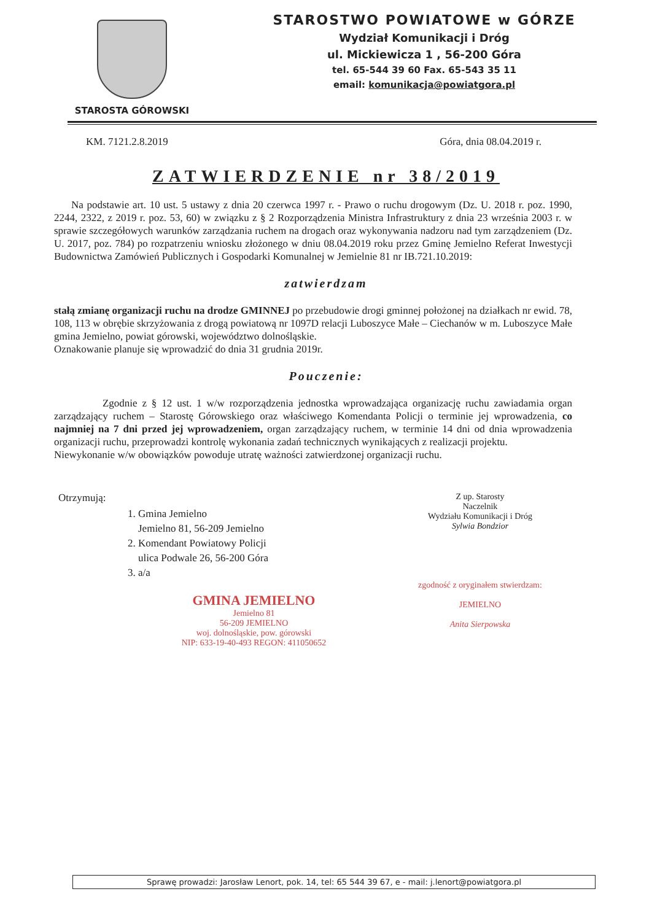STAROSTA GÓROWSKI
STAROSTWO POWIATOWE w GÓRZE
Wydział Komunikacji i Dróg
ul. Mickiewicza 1 , 56-200 Góra
tel. 65-544 39 60 Fax. 65-543 35 11
email: komunikacja@powiatgora.pl
KM. 7121.2.8.2019 Góra, dnia 08.04.2019 r.
ZATWIERDZENIE nr 38/2019
Na podstawie art. 10 ust. 5 ustawy z dnia 20 czerwca 1997 r. - Prawo o ruchu drogowym (Dz. U. 2018 r. poz. 1990, 2244, 2322, z 2019 r. poz. 53, 60) w związku z § 2 Rozporządzenia Ministra Infrastruktury z dnia 23 września 2003 r. w sprawie szczegółowych warunków zarządzania ruchem na drogach oraz wykonywania nadzoru nad tym zarządzeniem (Dz. U. 2017, poz. 784) po rozpatrzeniu wniosku złożonego w dniu 08.04.2019 roku przez Gminę Jemielno Referat Inwestycji Budownictwa Zamówień Publicznych i Gospodarki Komunalnej w Jemielnie 81 nr IB.721.10.2019:
zatwierdzam
stałą zmianę organizacji ruchu na drodze GMINNEJ po przebudowie drogi gminnej położonej na działkach nr ewid. 78, 108, 113 w obrębie skrzyżowania z drogą powiatową nr 1097D relacji Luboszyce Małe – Ciechanów w m. Luboszyce Małe gmina Jemielno, powiat górowski, województwo dolnośląskie.
Oznakowanie planuje się wprowadzić do dnia 31 grudnia 2019r.
Pouczenie:
Zgodnie z § 12 ust. 1 w/w rozporządzenia jednostka wprowadzająca organizację ruchu zawiadamia organ zarządzający ruchem – Starostę Górowskiego oraz właściwego Komendanta Policji o terminie jej wprowadzenia, co najmniej na 7 dni przed jej wprowadzeniem, organ zarządzający ruchem, w terminie 14 dni od dnia wprowadzenia organizacji ruchu, przeprowadzi kontrolę wykonania zadań technicznych wynikających z realizacji projektu.
Niewykonanie w/w obowiązków powoduje utratę ważności zatwierdzonej organizacji ruchu.
Otrzymują:
1. Gmina Jemielno
Jemielno 81, 56-209 Jemielno
2. Komendant Powiatowy Policji
ulica Podwale 26, 56-200 Góra
3. a/a
GMINA JEMIELNO
Jemielno 81
56-209 JEMIELNO
woj. dolnośląskie, pow. górowski
NIP: 633-19-40-493 REGON: 411050652
Z up. Starosty
Naczelnik
Wydziału Komunikacji i Dróg
Sylwia Bondzior
zgodność z oryginałem stwierdzam:
JEMIELNO
Anita Sierpowska
Sprawę prowadzi: Jarosław Lenort, pok. 14, tel: 65 544 39 67, e - mail: j.lenort@powiatgora.pl